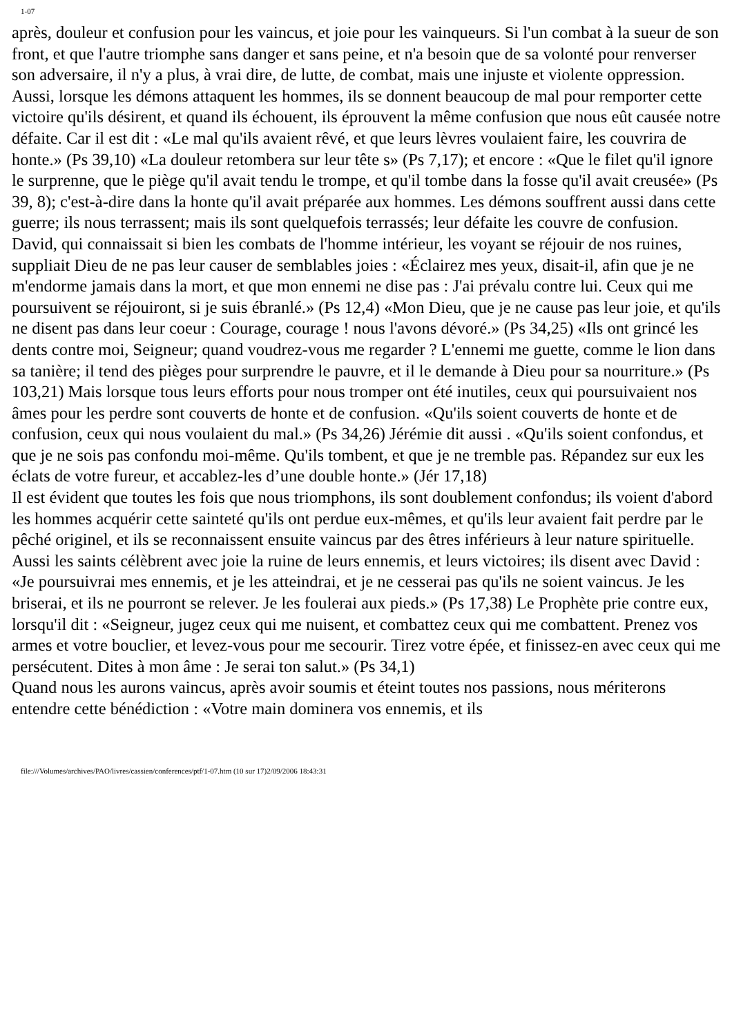1-07
après, douleur et confusion pour les vaincus, et joie pour les vainqueurs. Si l'un combat à la sueur de son front, et que l'autre triomphe sans danger et sans peine, et n'a besoin que de sa volonté pour renverser son adversaire, il n'y a plus, à vrai dire, de lutte, de combat, mais une injuste et violente oppression. Aussi, lorsque les démons attaquent les hommes, ils se donnent beaucoup de mal pour remporter cette victoire qu'ils désirent, et quand ils échouent, ils éprouvent la même confusion que nous eût causée notre défaite. Car il est dit : «Le mal qu'ils avaient rêvé, et que leurs lèvres voulaient faire, les couvrira de honte.» (Ps 39,10) «La douleur retombera sur leur tête s» (Ps 7,17); et encore : «Que le filet qu'il ignore le surprenne, que le piège qu'il avait tendu le trompe, et qu'il tombe dans la fosse qu'il avait creusée» (Ps 39, 8); c'est-à-dire dans la honte qu'il avait préparée aux hommes. Les démons souffrent aussi dans cette guerre; ils nous terrassent; mais ils sont quelquefois terrassés; leur défaite les couvre de confusion. David, qui connaissait si bien les combats de l'homme intérieur, les voyant se réjouir de nos ruines, suppliait Dieu de ne pas leur causer de semblables joies : «Éclairez mes yeux, disait-il, afin que je ne m'endorme jamais dans la mort, et que mon ennemi ne dise pas : J'ai prévalu contre lui. Ceux qui me poursuivent se réjouiront, si je suis ébranlé.» (Ps 12,4) «Mon Dieu, que je ne cause pas leur joie, et qu'ils ne disent pas dans leur coeur : Courage, courage ! nous l'avons dévoré.» (Ps 34,25) «Ils ont grincé les dents contre moi, Seigneur; quand voudrez-vous me regarder ? L'ennemi me guette, comme le lion dans sa tanière; il tend des pièges pour surprendre le pauvre, et il le demande à Dieu pour sa nourriture.» (Ps 103,21) Mais lorsque tous leurs efforts pour nous tromper ont été inutiles, ceux qui poursuivaient nos âmes pour les perdre sont couverts de honte et de confusion. «Qu'ils soient couverts de honte et de confusion, ceux qui nous voulaient du mal.» (Ps 34,26) Jérémie dit aussi . «Qu'ils soient confondus, et que je ne sois pas confondu moi-même. Qu'ils tombent, et que je ne tremble pas. Répandez sur eux les éclats de votre fureur, et accablez-les d’une double honte.» (Jér 17,18)
Il est évident que toutes les fois que nous triomphons, ils sont doublement confondus; ils voient d'abord les hommes acquérir cette sainteté qu'ils ont perdue eux-mêmes, et qu'ils leur avaient fait perdre par le pêché originel, et ils se reconnaissent ensuite vaincus par des êtres inférieurs à leur nature spirituelle. Aussi les saints célèbrent avec joie la ruine de leurs ennemis, et leurs victoires; ils disent avec David : «Je poursuivrai mes ennemis, et je les atteindrai, et je ne cesserai pas qu'ils ne soient vaincus. Je les briserai, et ils ne pourront se relever. Je les foulerai aux pieds.» (Ps 17,38) Le Prophète prie contre eux, lorsqu'il dit : «Seigneur, jugez ceux qui me nuisent, et combattez ceux qui me combattent. Prenez vos armes et votre bouclier, et levez-vous pour me secourir. Tirez votre épée, et finissez-en avec ceux qui me persécutent. Dites à mon âme : Je serai ton salut.» (Ps 34,1)
Quand nous les aurons vaincus, après avoir soumis et éteint toutes nos passions, nous mériterons entendre cette bénédiction : «Votre main dominera vos ennemis, et ils
file:///Volumes/archives/PAO/livres/cassien/conferences/ptf/1-07.htm (10 sur 17)2/09/2006 18:43:31